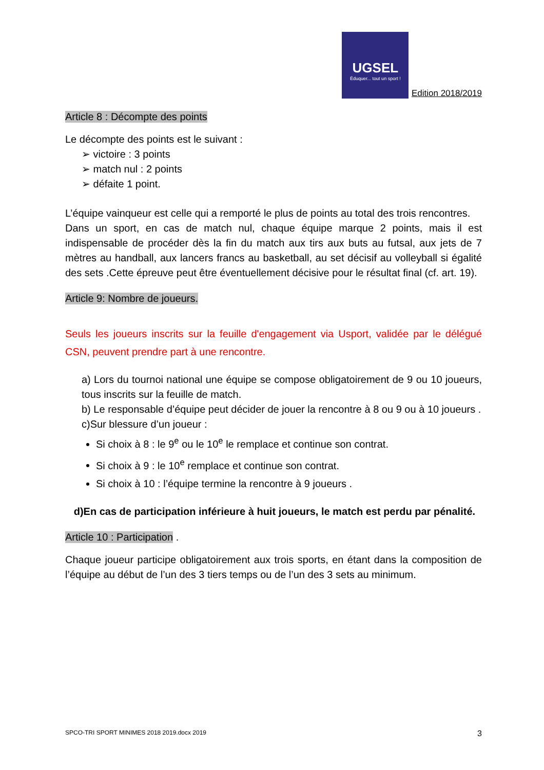UGSEL Éduquer... tout un sport ! Edition 2018/2019
Article 8 : Décompte des points
Le décompte des points est le suivant :
➢ victoire : 3 points
➢ match nul : 2 points
➢ défaite 1 point.
L’équipe vainqueur est celle qui a remporté le plus de points au total des trois rencontres.
Dans un sport, en cas de match nul, chaque équipe marque 2 points, mais il est indispensable de procéder dès la fin du match aux tirs aux buts au futsal, aux jets de 7 mètres au handball, aux lancers francs au basketball, au set décisif au volleyball si égalité des sets .Cette épreuve peut être éventuellement décisive pour le résultat final (cf. art. 19).
Article 9: Nombre de joueurs.
Seuls les joueurs inscrits sur la feuille d'engagement via Usport, validée par le délégué CSN, peuvent prendre part à une rencontre.
a) Lors du tournoi national une équipe se compose obligatoirement de 9 ou 10 joueurs, tous inscrits sur la feuille de match.
b) Le responsable d’équipe peut décider de jouer la rencontre à 8 ou 9 ou à 10 joueurs .
c)Sur blessure d’un joueur :
Si choix à 8 : le 9<sup>e</sup> ou le 10<sup>e</sup> le remplace et continue son contrat.
Si choix à 9 : le 10<sup>e</sup> remplace et continue son contrat.
Si choix à 10 : l’équipe termine la rencontre à 9 joueurs .
d)En cas de participation inférieure à huit joueurs, le match est perdu par pénalité.
Article 10 : Participation
.
Chaque joueur participe obligatoirement aux trois sports, en étant dans la composition de l’équipe au début de l’un des 3 tiers temps ou de l’un des 3 sets au minimum.
SPCO-TRI SPORT MINIMES 2018 2019.docx 2019 3